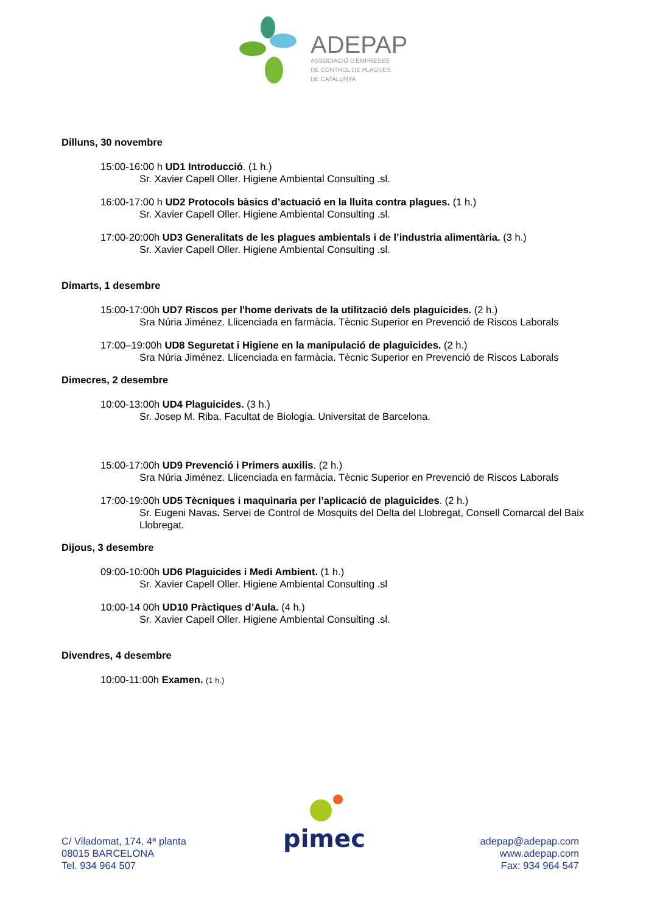ADEPAP
ASSOCIACIÓ D'EMPRESES
DE CONTROL DE PLAGUES
DE CATALUNYA
Dilluns, 30 novembre
15:00-16:00 h UD1 Introducció. (1 h.)
Sr. Xavier Capell Oller. Higiene Ambiental Consulting .sl.
16:00-17:00 h UD2 Protocols bàsics d’actuació en la lluita contra plagues. (1 h.)
Sr. Xavier Capell Oller. Higiene Ambiental Consulting .sl.
17:00-20:00h UD3 Generalitats de les plagues ambientals i de l’industria alimentària. (3 h.)
Sr. Xavier Capell Oller. Higiene Ambiental Consulting .sl.
Dimarts, 1 desembre
15:00-17:00h UD7 Riscos per l'home derivats de la utilització dels plaguicides. (2 h.)
Sra Núria Jiménez. Llicenciada en farmàcia. Tècnic Superior en Prevenció de Riscos Laborals
17:00–19:00h UD8 Seguretat i Higiene en la manipulació de plaguicides. (2 h.)
Sra Núria Jiménez. Llicenciada en farmàcia. Tècnic Superior en Prevenció de Riscos Laborals
Dimecres, 2 desembre
10:00-13:00h UD4 Plaguicides. (3 h.)
Sr. Josep M. Riba. Facultat de Biologia. Universitat de Barcelona.
15:00-17:00h UD9 Prevenció i Primers auxilis. (2 h.)
Sra Núria Jiménez. Llicenciada en farmàcia. Tècnic Superior en Prevenció de Riscos Laborals
17:00-19:00h UD5 Tècniques i maquinaria per l’aplicació de plaguicides. (2 h.)
Sr. Eugeni Navas. Servei de Control de Mosquits del Delta del Llobregat, Consell Comarcal del Baix Llobregat.
Dijous, 3 desembre
09:00-10:00h UD6 Plaguicides i Medi Ambient. (1 h.)
Sr. Xavier Capell Oller. Higiene Ambiental Consulting .sl
10:00-14 00h UD10 Pràctiques d’Aula. (4 h.)
Sr. Xavier Capell Oller. Higiene Ambiental Consulting .sl.
Divendres, 4 desembre
10:00-11:00h Examen. (1 h.)
pimec
C/ Viladomat, 174, 4ª planta
08015 BARCELONA
Tel. 934 964 507
adepap@adepap.com
www.adepap.com
Fax: 934 964 547